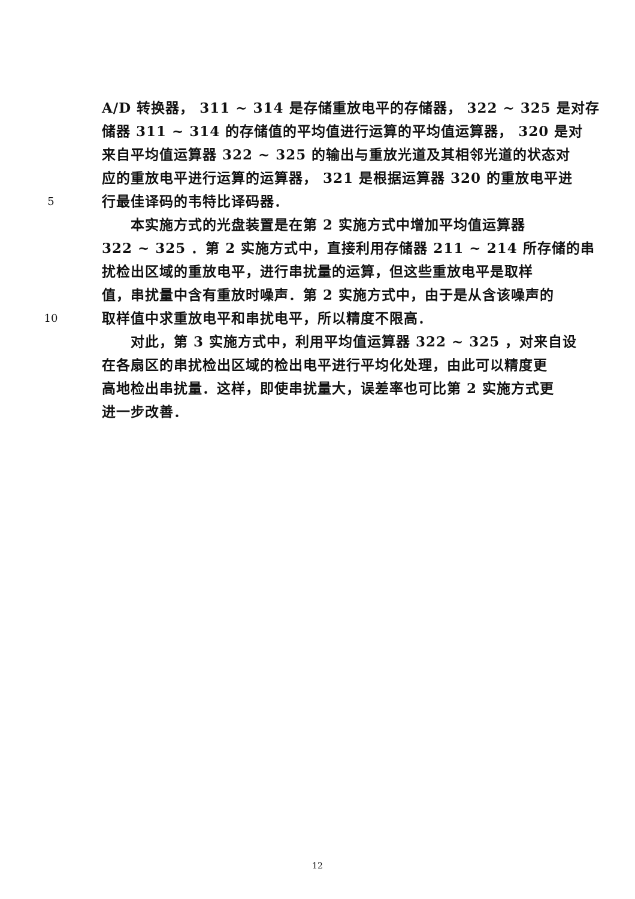A/D 转换器， 311 ~ 314 是存储重放电平的存储器， 322 ~ 325 是对存
储器 311 ~ 314 的存储值的平均值进行运算的平均值运算器， 320 是对
来自平均值运算器 322 ~ 325 的输出与重放光道及其相邻光道的状态对
应的重放电平进行运算的运算器， 321 是根据运算器 320 的重放电平进
5 行最佳译码的韦特比译码器．
　　本实施方式的光盘装置是在第 2 实施方式中增加平均值运算器
322 ~ 325 ．第 2 实施方式中，直接利用存储器 211 ~ 214 所存储的串
扰检出区域的重放电平，进行串扰量的运算，但这些重放电平是取样
值，串扰量中含有重放时噪声．第 2 实施方式中，由于是从含该噪声的
10 取样值中求重放电平和串扰电平，所以精度不限高．
　　对此，第 3 实施方式中，利用平均值运算器 322 ~ 325 ，对来自设
在各扇区的串扰检出区域的检出电平进行平均化处理，由此可以精度更
高地检出串扰量．这样，即使串扰量大，误差率也可比第 2 实施方式更
进一步改善．
12